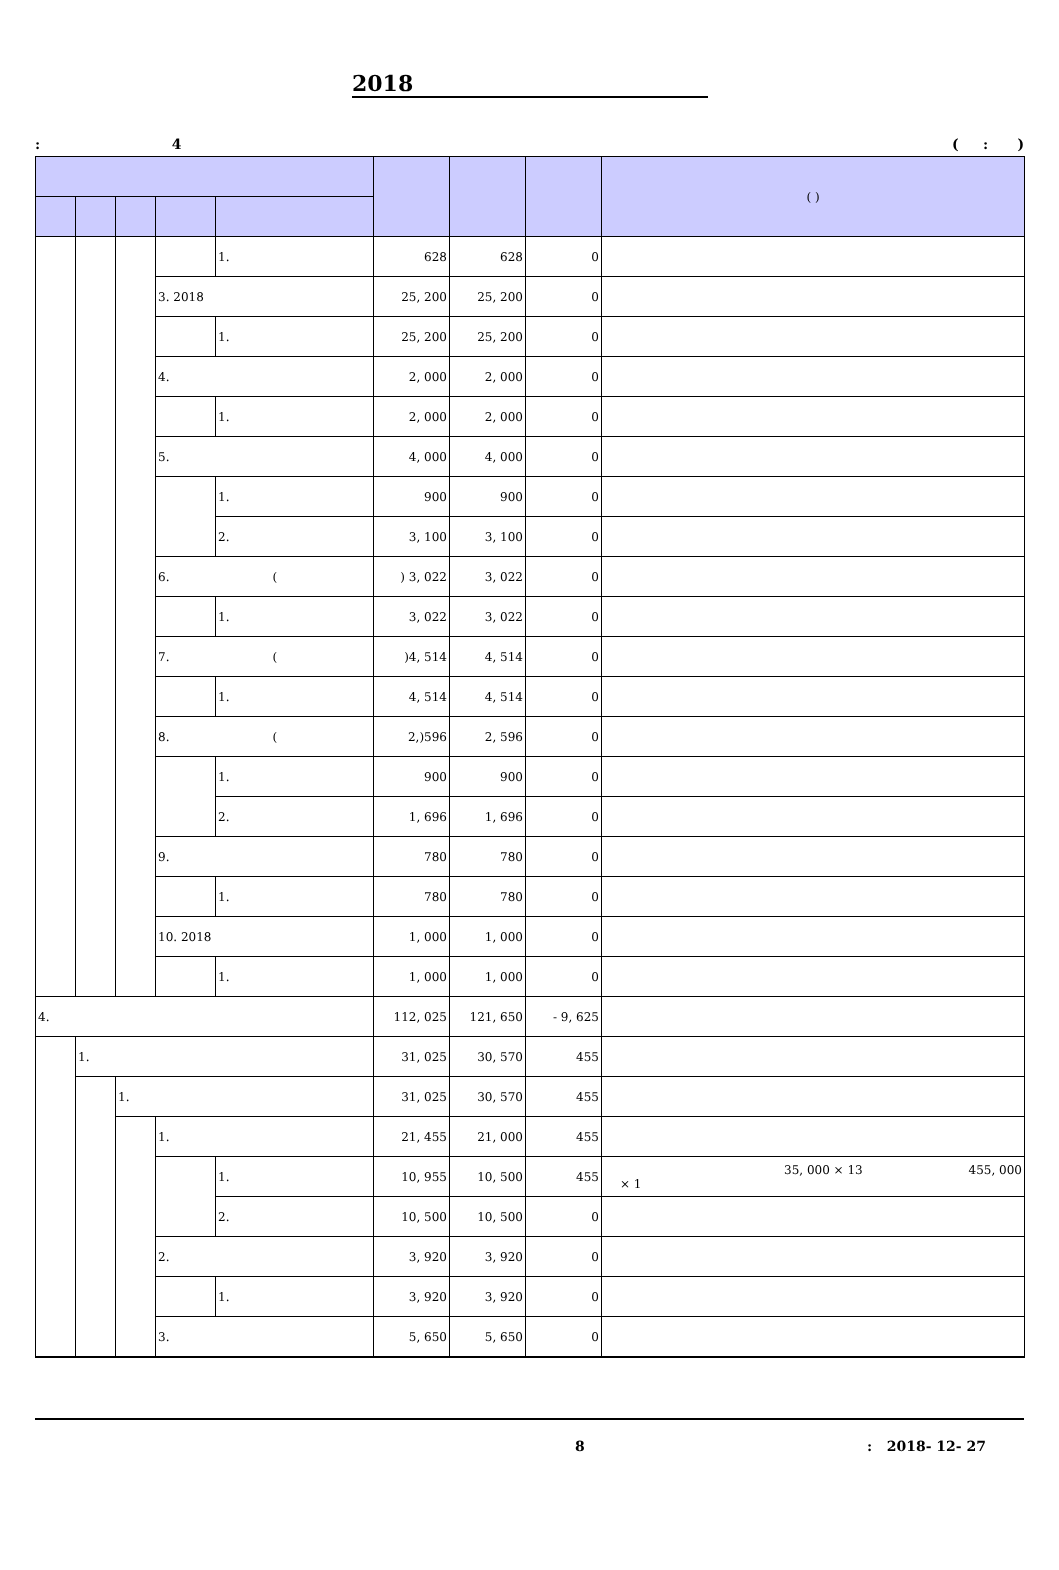2018
: 4 ( : )
| | | | | | | | | ( ) |
| --- | --- | --- | --- | --- | --- | --- | --- | --- |
| | | | | 1. | 628 | 628 | 0 | |
| | | | 3. 2018 | | 25, 200 | 25, 200 | 0 | |
| | | | | 1. | 25, 200 | 25, 200 | 0 | |
| | | | 4. | | 2, 000 | 2, 000 | 0 | |
| | | | | 1. | 2, 000 | 2, 000 | 0 | |
| | | | 5. | | 4, 000 | 4, 000 | 0 | |
| | | | | 1. | 900 | 900 | 0 | |
| | | | | 2. | 3, 100 | 3, 100 | 0 | |
| | | | 6. ( | | ) 3, 022 | 3, 022 | 0 | |
| | | | | 1. | 3, 022 | 3, 022 | 0 | |
| | | | 7. ( | | )4, 514 | 4, 514 | 0 | |
| | | | | 1. | 4, 514 | 4, 514 | 0 | |
| | | | 8. ( | | 2,)596 | 2, 596 | 0 | |
| | | | | 1. | 900 | 900 | 0 | |
| | | | | 2. | 1, 696 | 1, 696 | 0 | |
| | | | 9. | | 780 | 780 | 0 | |
| | | | | 1. | 780 | 780 | 0 | |
| | | | 10. 2018 | | 1, 000 | 1, 000 | 0 | |
| | | | | 1. | 1, 000 | 1, 000 | 0 | |
| 4. | | | | | 112, 025 | 121, 650 | - 9, 625 | |
| | 1. | | | | 31, 025 | 30, 570 | 455 | |
| | | 1. | | | 31, 025 | 30, 570 | 455 | |
| | | | 1. | | 21, 455 | 21, 000 | 455 | |
| | | | | 1. | 10, 955 | 10, 500 | 455 | 35, 000 × 13 455, 000 × 1 |
| | | | | 2. | 10, 500 | 10, 500 | 0 | |
| | | | 2. | | 3, 920 | 3, 920 | 0 | |
| | | | | 1. | 3, 920 | 3, 920 | 0 | |
| | | | 3. | | 5, 650 | 5, 650 | 0 | |
8: 2018- 12- 27